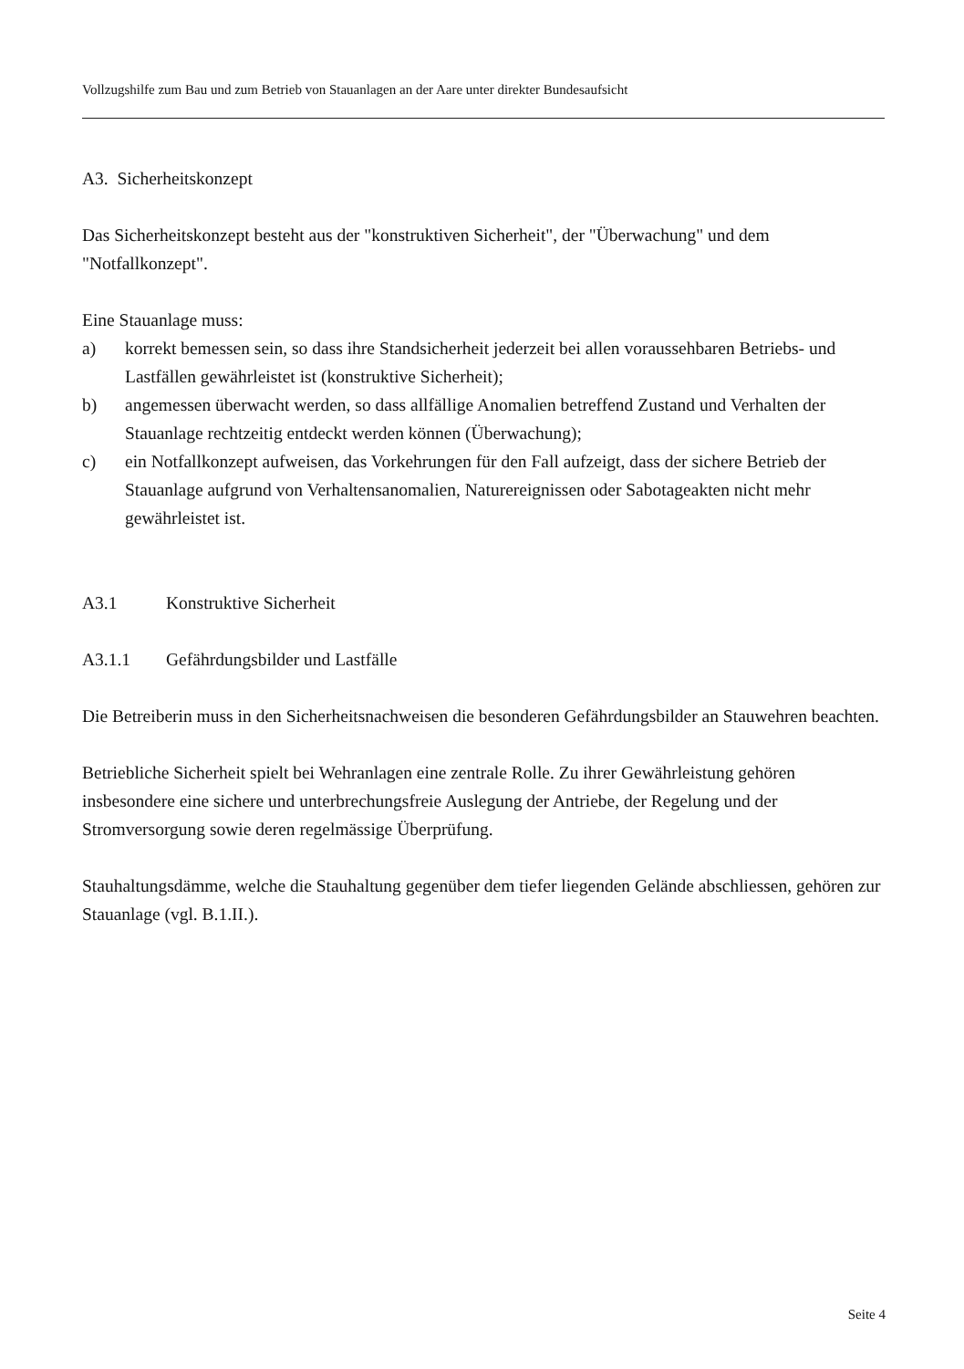Vollzugshilfe zum Bau und zum Betrieb von Stauanlagen an der Aare unter direkter Bundesaufsicht
A3. Sicherheitskonzept
Das Sicherheitskonzept besteht aus der "konstruktiven Sicherheit", der "Überwachung" und dem "Notfallkonzept".
Eine Stauanlage muss:
a) korrekt bemessen sein, so dass ihre Standsicherheit jederzeit bei allen voraussehbaren Betriebs- und Lastfällen gewährleistet ist (konstruktive Sicherheit);
b) angemessen überwacht werden, so dass allfällige Anomalien betreffend Zustand und Verhalten der Stauanlage rechtzeitig entdeckt werden können (Überwachung);
c) ein Notfallkonzept aufweisen, das Vorkehrungen für den Fall aufzeigt, dass der sichere Betrieb der Stauanlage aufgrund von Verhaltensanomalien, Naturereignissen oder Sabotageakten nicht mehr gewährleistet ist.
A3.1 Konstruktive Sicherheit
A3.1.1 Gefährdungsbilder und Lastfälle
Die Betreiberin muss in den Sicherheitsnachweisen die besonderen Gefährdungsbilder an Stauwehren beachten.
Betriebliche Sicherheit spielt bei Wehranlagen eine zentrale Rolle. Zu ihrer Gewährleistung gehören insbesondere eine sichere und unterbrechungsfreie Auslegung der Antriebe, der Regelung und der Stromversorgung sowie deren regelmässige Überprüfung.
Stauhaltungsdämme, welche die Stauhaltung gegenüber dem tiefer liegenden Gelände abschliessen, gehören zur Stauanlage (vgl. B.1.II.).
Seite 4